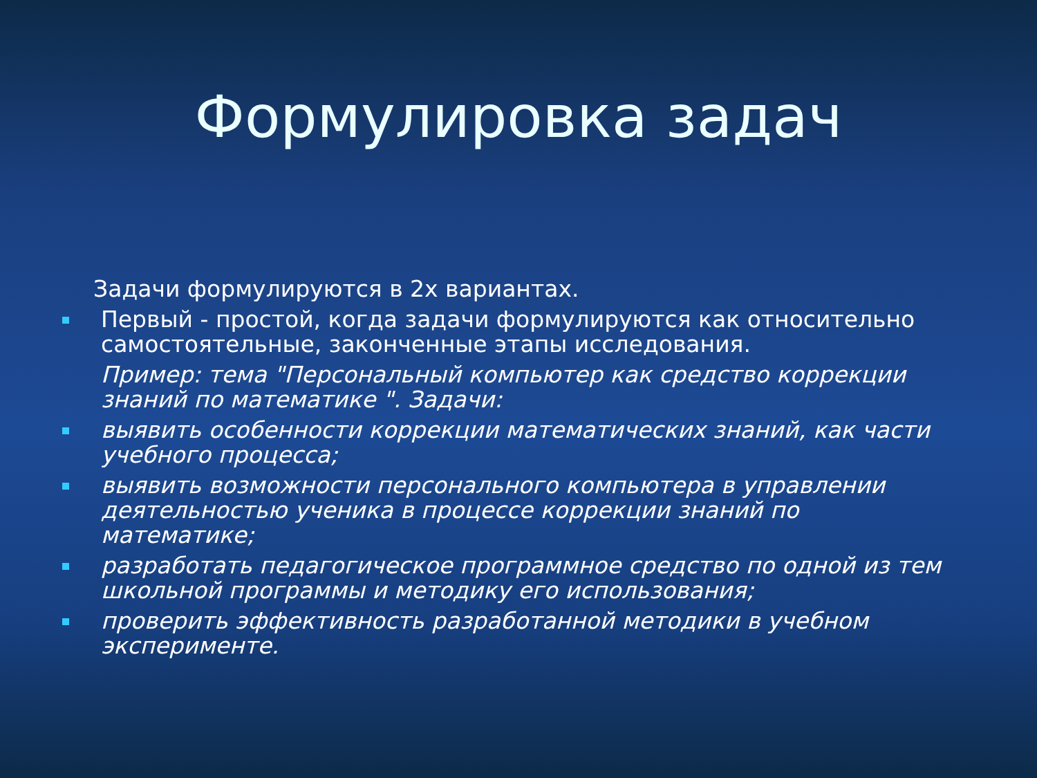Формулировка задач
Задачи формулируются в 2х вариантах.
Первый - простой, когда задачи формулируются как относительно самостоятельные, законченные этапы исследования.
Пример: тема "Персональный компьютер как средство коррекции знаний по математике ". Задачи:
выявить особенности коррекции математических знаний, как части учебного процесса;
выявить возможности персонального компьютера в управлении деятельностью ученика в процессе коррекции знаний по математике;
разработать педагогическое программное средство по одной из тем школьной программы и методику его использования;
проверить эффективность разработанной методики в учебном эксперименте.